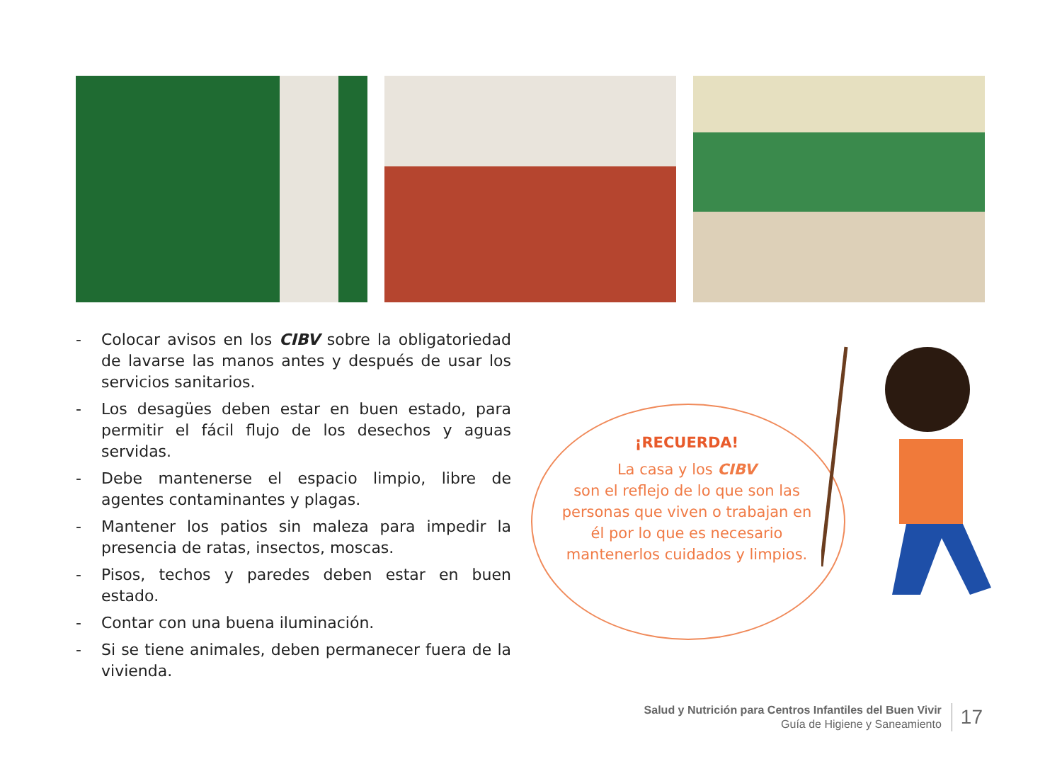- Colocar avisos en los CIBV sobre la obligatoriedad de lavarse las manos antes y después de usar los servicios sanitarios.
- Los desagües deben estar en buen estado, para permitir el fácil flujo de los desechos y aguas servidas.
- Debe mantenerse el espacio limpio, libre de agentes contaminantes y plagas.
- Mantener los patios sin maleza para impedir la presencia de ratas, insectos, moscas.
- Pisos, techos y paredes deben estar en buen estado.
- Contar con una buena iluminación.
- Si se tiene animales, deben permanecer fuera de la vivienda.
¡RECUERDA!
La casa y los CIBV
son el reflejo de lo que son las personas que viven o trabajan en él por lo que es necesario mantenerlos cuidados y limpios.
Salud y Nutrición para Centros Infantiles del Buen Vivir
Guía de Higiene y Saneamiento
17